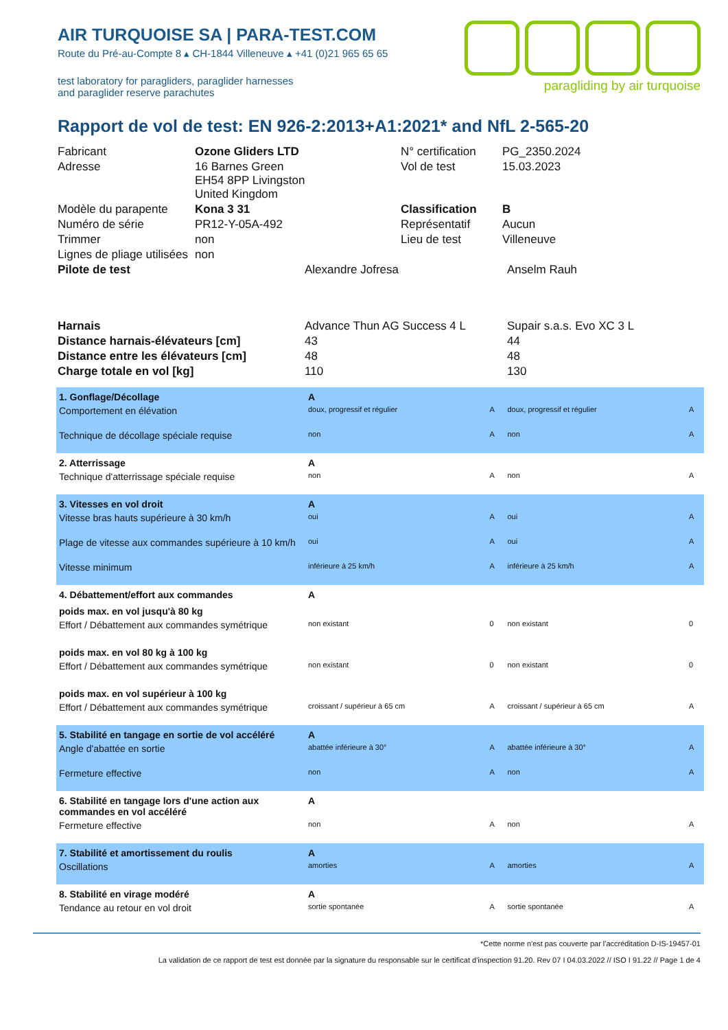AIR TURQUOISE SA | PARA-TEST.COM
Route du Pré-au-Compte 8 ▴ CH-1844 Villeneuve ▴ +41 (0)21 965 65 65
test laboratory for paragliders, paraglider harnesses
and paraglider reserve parachutes
paragliding by air turquoise
Rapport de vol de test: EN 926-2:2013+A1:2021* and NfL 2-565-20
| Fabricant | Ozone Gliders LTD | N° certification | PG_2350.2024 |
| Adresse | 16 Barnes Green EH54 8PP Livingston United Kingdom | Vol de test | 15.03.2023 |
| Modèle du parapente | Kona 3 31 | Classification | B |
| Numéro de série | PR12-Y-05A-492 | Représentatif | Aucun |
| Trimmer | non | Lieu de test | Villeneuve |
| Lignes de pliage utilisées | non | | |
| Pilote de test | Alexandre Jofresa | Anselm Rauh |
| Harnais | Advance Thun AG Success 4 L | Supair s.a.s. Evo XC 3 L |
| Distance harnais-élévateurs [cm] | 43 | 44 |
| Distance entre les élévateurs [cm] | 48 | 48 |
| Charge totale en vol [kg] | 110 | 130 |
| 1. Gonflage/Décollage | A | | | |
| Comportement en élévation | doux, progressif et régulier | A | doux, progressif et régulier | A |
| Technique de décollage spéciale requise | non | A | non | A |
| 2. Atterrissage | A | | | |
| Technique d'atterrissage spéciale requise | non | A | non | A |
| 3. Vitesses en vol droit | A | | | |
| Vitesse bras hauts supérieure à 30 km/h | oui | A | oui | A |
| Plage de vitesse aux commandes supérieure à 10 km/h | oui | A | oui | A |
| Vitesse minimum | inférieure à 25 km/h | A | inférieure à 25 km/h | A |
| 4. Débattement/effort aux commandes | A | | | |
| poids max. en vol jusqu'à 80 kg | | | | |
| Effort / Débattement aux commandes symétrique | non existant | 0 | non existant | 0 |
| poids max. en vol 80 kg à 100 kg | | | | |
| Effort / Débattement aux commandes symétrique | non existant | 0 | non existant | 0 |
| poids max. en vol supérieur à 100 kg | | | | |
| Effort / Débattement aux commandes symétrique | croissant / supérieur à 65 cm | A | croissant / supérieur à 65 cm | A |
| 5. Stabilité en tangage en sortie de vol accéléré | A | | | |
| Angle d'abattée en sortie | abattée inférieure à 30° | A | abattée inférieure à 30° | A |
| Fermeture effective | non | A | non | A |
| 6. Stabilité en tangage lors d'une action aux commandes en vol accéléré | A | | | |
| Fermeture effective | non | A | non | A |
| 7. Stabilité et amortissement du roulis | A | | | |
| Oscillations | amorties | A | amorties | A |
| 8. Stabilité en virage modéré | A | | | |
| Tendance au retour en vol droit | sortie spontanée | A | sortie spontanée | A |
*Cette norme n'est pas couverte par l'accréditation D-IS-19457-01
La validation de ce rapport de test est donnée par la signature du responsable sur le certificat d'inspection 91.20. Rev 07 I 04.03.2022 // ISO I 91.22 // Page 1 de 4